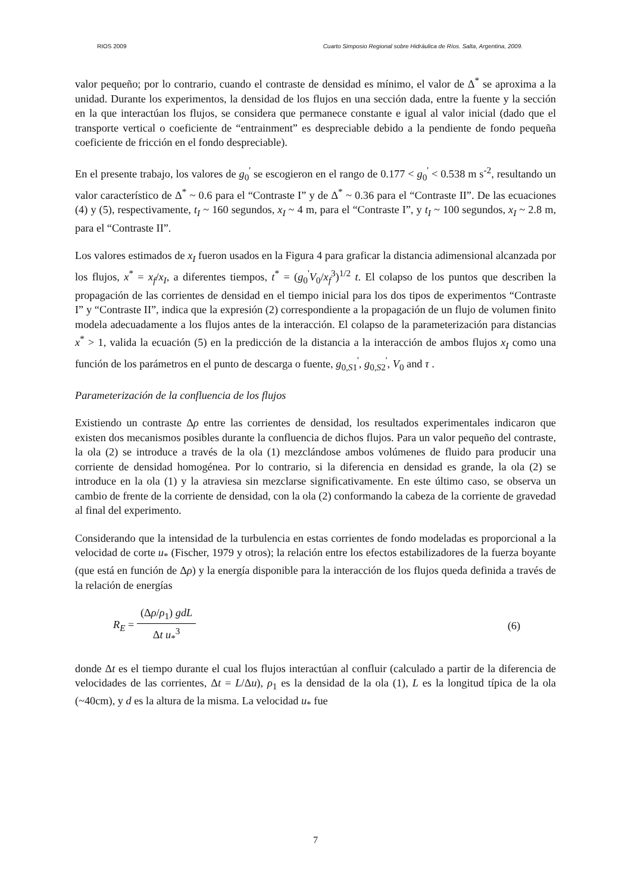RIOS 2009 Cuarto Simposio Regional sobre Hidráulica de Ríos. Salta, Argentina, 2009.
valor pequeño; por lo contrario, cuando el contraste de densidad es mínimo, el valor de Δ<sup>*</sup> se aproxima a la unidad. Durante los experimentos, la densidad de los flujos en una sección dada, entre la fuente y la sección en la que interactúan los flujos, se considera que permanece constante e igual al valor inicial (dado que el transporte vertical o coeficiente de “entrainment” es despreciable debido a la pendiente de fondo pequeña coeficiente de fricción en el fondo despreciable).
En el presente trabajo, los valores de g<sub>0</sub><sup>'</sup> se escogieron en el rango de 0.177 < g<sub>0</sub><sup>'</sup> < 0.538 m s<sup>-2</sup>, resultando un valor característico de Δ<sup>*</sup> ~ 0.6 para el “Contraste I” y de Δ<sup>*</sup> ~ 0.36 para el “Contraste II”. De las ecuaciones (4) y (5), respectivamente, t<sub>I</sub> ~ 160 segundos, x<sub>I</sub> ~ 4 m, para el “Contraste I”, y t<sub>I</sub> ~ 100 segundos, x<sub>I</sub> ~ 2.8 m, para el “Contraste II”.
Los valores estimados de x<sub>I</sub> fueron usados en la Figura 4 para graficar la distancia adimensional alcanzada por los flujos, x<sup>*</sup> = x<sub>f</sub>/x<sub>I</sub>, a diferentes tiempos, t<sup>*</sup> = (g<sub>0</sub><sup>'</sup>V<sub>0</sub>/x<sub>f</sub><sup>3</sup>)<sup>1/2</sup> t. El colapso de los puntos que describen la propagación de las corrientes de densidad en el tiempo inicial para los dos tipos de experimentos “Contraste I” y “Contraste II”, indica que la expresión (2) correspondiente a la propagación de un flujo de volumen finito modela adecuadamente a los flujos antes de la interacción. El colapso de la parameterización para distancias x<sup>*</sup> > 1, valida la ecuación (5) en la predicción de la distancia a la interacción de ambos flujos x<sub>I</sub> como una función de los parámetros en el punto de descarga o fuente, g<sub>0,S1</sub><sup>'</sup>, g<sub>0,S2</sub><sup>'</sup>, V<sub>0</sub> and τ .
Parameterización de la confluencia de los flujos
Existiendo un contraste Δρ entre las corrientes de densidad, los resultados experimentales indicaron que existen dos mecanismos posibles durante la confluencia de dichos flujos. Para un valor pequeño del contraste, la ola (2) se introduce a través de la ola (1) mezclándose ambos volúmenes de fluido para producir una corriente de densidad homogénea. Por lo contrario, si la diferencia en densidad es grande, la ola (2) se introduce en la ola (1) y la atraviesa sin mezclarse significativamente. En este último caso, se observa un cambio de frente de la corriente de densidad, con la ola (2) conformando la cabeza de la corriente de gravedad al final del experimento.
Considerando que la intensidad de la turbulencia en estas corrientes de fondo modeladas es proporcional a la velocidad de corte u<sub>*</sub> (Fischer, 1979 y otros); la relación entre los efectos estabilizadores de la fuerza boyante (que está en función de Δρ) y la energía disponible para la interacción de los flujos queda definida a través de la relación de energías
R<sub>E</sub> = (Δρ/ρ<sub>1</sub>) gdL Δt u<sub>*</sub><sup>3</sup> (6)
donde Δt es el tiempo durante el cual los flujos interactúan al confluir (calculado a partir de la diferencia de velocidades de las corrientes, Δt = L/Δu), ρ<sub>1</sub> es la densidad de la ola (1), L es la longitud típica de la ola (~40cm), y d es la altura de la misma. La velocidad u<sub>*</sub> fue
7